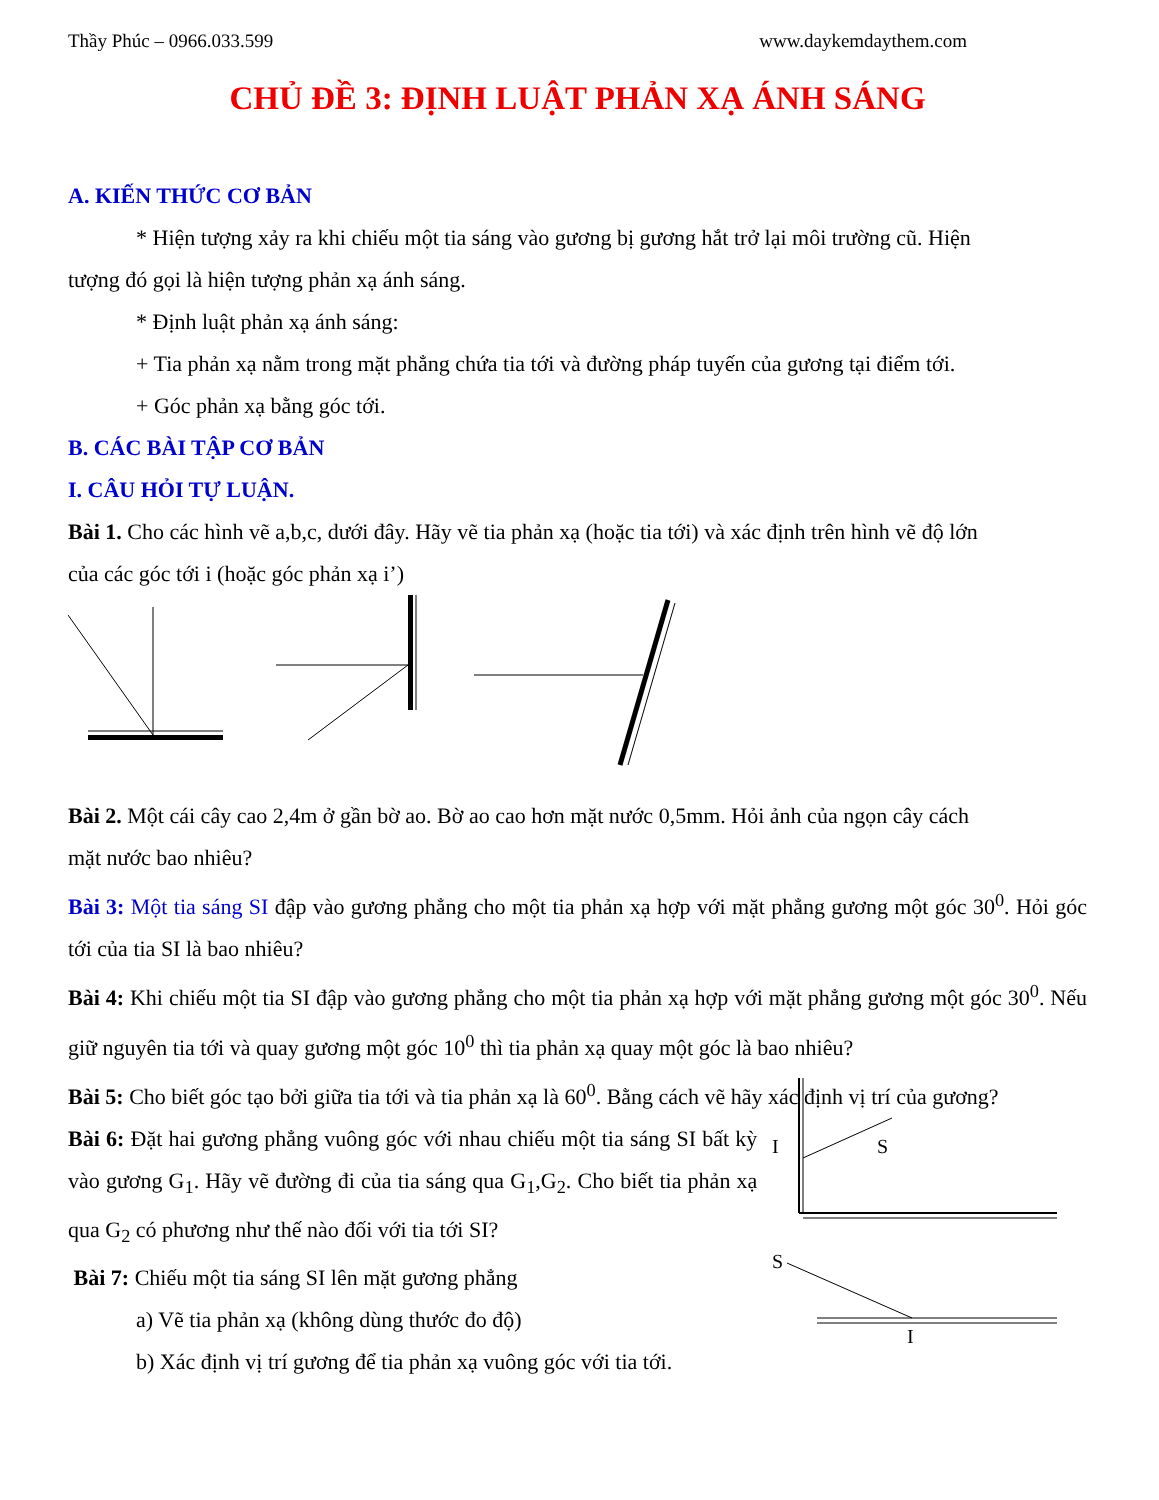Thầy Phúc – 0966.033.599 www.daykemdaythem.com
CHỦ ĐỀ 3: ĐỊNH LUẬT PHẢN XẠ ÁNH SÁNG
A. KIẾN THỨC CƠ BẢN
* Hiện tượng xảy ra khi chiếu một tia sáng vào gương bị gương hắt trở lại môi trường cũ. Hiện
tượng đó gọi là hiện tượng phản xạ ánh sáng.
* Định luật phản xạ ánh sáng:
+ Tia phản xạ nằm trong mặt phẳng chứa tia tới và đường pháp tuyến của gương tại điểm tới.
+ Góc phản xạ bằng góc tới.
B. CÁC BÀI TẬP CƠ BẢN
I. CÂU HỎI TỰ LUẬN.
Bài 1. Cho các hình vẽ a,b,c, dưới đây. Hãy vẽ tia phản xạ (hoặc tia tới) và xác định trên hình vẽ độ lớn
của các góc tới i (hoặc góc phản xạ i’)
Bài 2. Một cái cây cao 2,4m ở gần bờ ao. Bờ ao cao hơn mặt nước 0,5mm. Hỏi ảnh của ngọn cây cách
mặt nước bao nhiêu?
Bài 3: Một tia sáng SI đập vào gương phẳng cho một tia phản xạ hợp với mặt phẳng gương một góc 30<sup>0</sup>. Hỏi góc tới của tia SI là bao nhiêu?
Bài 4: Khi chiếu một tia SI đập vào gương phẳng cho một tia phản xạ hợp với mặt phẳng gương một góc 30<sup>0</sup>. Nếu giữ nguyên tia tới và quay gương một góc 10<sup>0</sup> thì tia phản xạ quay một góc là bao nhiêu?
Bài 5: Cho biết góc tạo bởi giữa tia tới và tia phản xạ là 60<sup>0</sup>. Bằng cách vẽ hãy xác định vị trí của gương?
Bài 6: Đặt hai gương phẳng vuông góc với nhau chiếu một tia sáng SI bất kỳ vào gương G<sub>1</sub>. Hãy vẽ đường đi của tia sáng qua G<sub>1</sub>,G<sub>2</sub>. Cho biết tia phản xạ qua G<sub>2</sub> có phương như thế nào đối với tia tới SI?
Bài 7: Chiếu một tia sáng SI lên mặt gương phẳng
a) Vẽ tia phản xạ (không dùng thước đo độ)
b) Xác định vị trí gương để tia phản xạ vuông góc với tia tới.
I
S
S
I